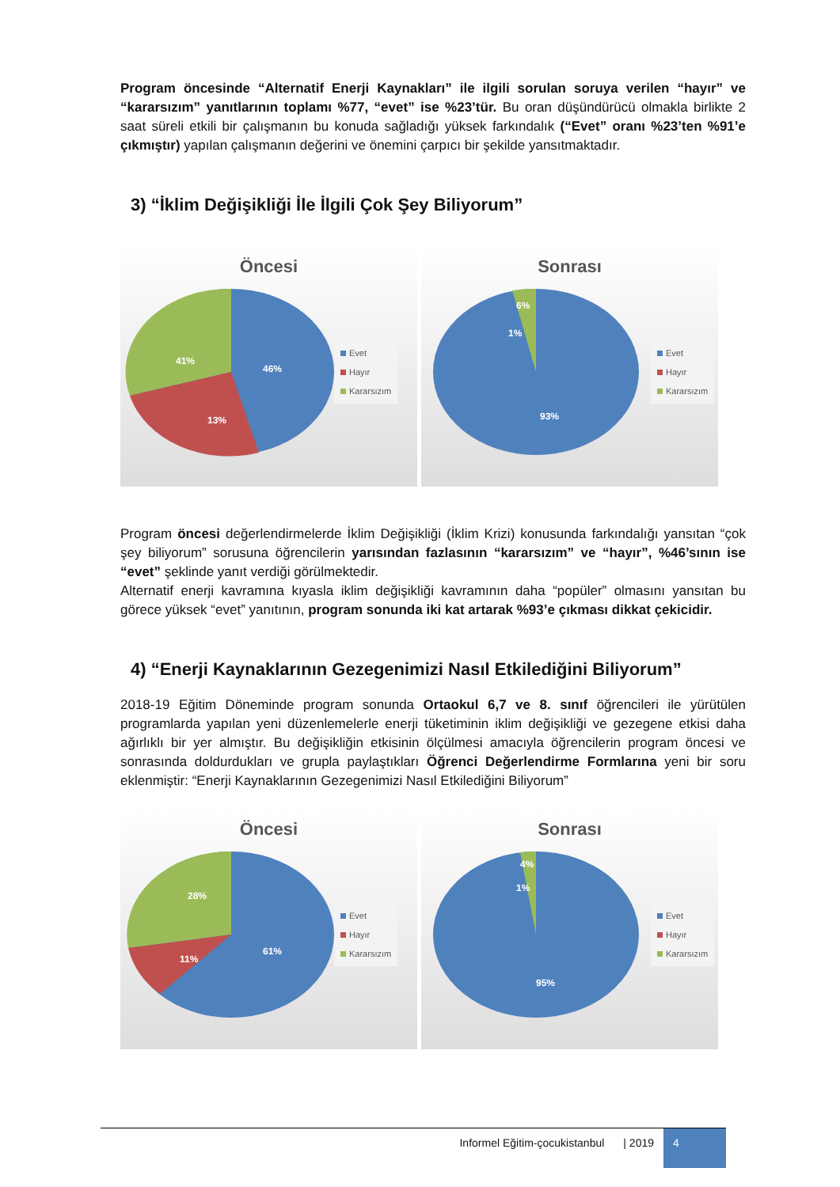Program öncesinde “Alternatif Enerji Kaynakları” ile ilgili sorulan soruya verilen “hayır” ve “kararsızım” yanıtlarının toplamı %77, “evet” ise %23’tür. Bu oran düşündürücü olmakla birlikte 2 saat süreli etkili bir çalışmanın bu konuda sağladığı yüksek farkındalık (“Evet” oranı %23’ten %91’e çıkmıştır) yapılan çalışmanın değerini ve önemini çarpıcı bir şekilde yansıtmaktadır.
3) “İklim Değişikliği İle İlgili Çok Şey Biliyorum”
Öncesi
41%
46%
13%
Evet
Hayır
Kararsızım
Sonrası
6%
1%
93%
Evet
Hayır
Kararsızım
Program öncesi değerlendirmelerde İklim Değişikliği (İklim Krizi) konusunda farkındalığı yansıtan “çok şey biliyorum” sorusuna öğrencilerin yarısından fazlasının “kararsızım” ve “hayır”, %46’sının ise “evet” şeklinde yanıt verdiği görülmektedir.
Alternatif enerji kavramına kıyasla iklim değişikliği kavramının daha “popüler” olmasını yansıtan bu görece yüksek “evet” yanıtının, program sonunda iki kat artarak %93’e çıkması dikkat çekicidir.
4) “Enerji Kaynaklarının Gezegenimizi Nasıl Etkilediğini Biliyorum”
2018-19 Eğitim Döneminde program sonunda Ortaokul 6,7 ve 8. sınıf öğrencileri ile yürütülen programlarda yapılan yeni düzenlemelerle enerji tüketiminin iklim değişikliği ve gezegene etkisi daha ağırlıklı bir yer almıştır. Bu değişikliğin etkisinin ölçülmesi amacıyla öğrencilerin program öncesi ve sonrasında doldurdukları ve grupla paylaştıkları Öğrenci Değerlendirme Formlarına yeni bir soru eklenmiştir: “Enerji Kaynaklarının Gezegenimizi Nasıl Etkilediğini Biliyorum”
Öncesi
28%
61%
11%
Evet
Hayır
Kararsızım
Sonrası
4%
1%
95%
Evet
Hayır
Kararsızım
Informel Eğitim-çocukistanbul | 2019 4